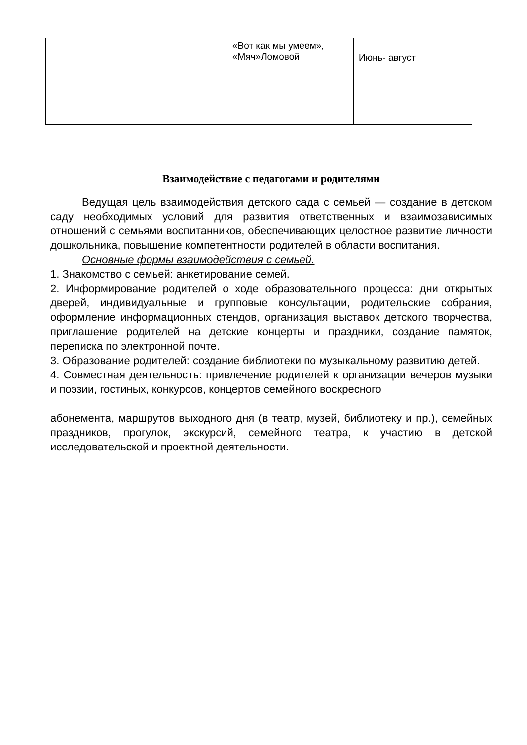| | «Вот как мы умеем», «Мяч»Ломовой | Июнь- август |
Взаимодействие с педагогами и родителями
Ведущая цель взаимодействия детского сада с семьей — создание в детском саду необходимых условий для развития ответственных и взаимозависимых отношений с семьями воспитанников, обеспечивающих целостное развитие личности дошкольника, повышение компетентности родителей в области воспитания.
Основные формы взаимодействия с семьей.
1. Знакомство с семьей: анкетирование семей.
2. Информирование родителей о ходе образовательного процесса: дни открытых дверей, индивидуальные и групповые консультации, родительские собрания, оформление информационных стендов, организация выставок детского творчества, приглашение родителей на детские концерты и праздники, создание памяток, переписка по электронной почте.
3. Образование родителей: создание библиотеки по музыкальному развитию детей.
4. Совместная деятельность: привлечение родителей к организации вечеров музыки и поэзии, гостиных, конкурсов, концертов семейного воскресного
абонемента, маршрутов выходного дня (в театр, музей, библиотеку и пр.), семейных праздников, прогулок, экскурсий, семейного театра, к участию в детской исследовательской и проектной деятельности.